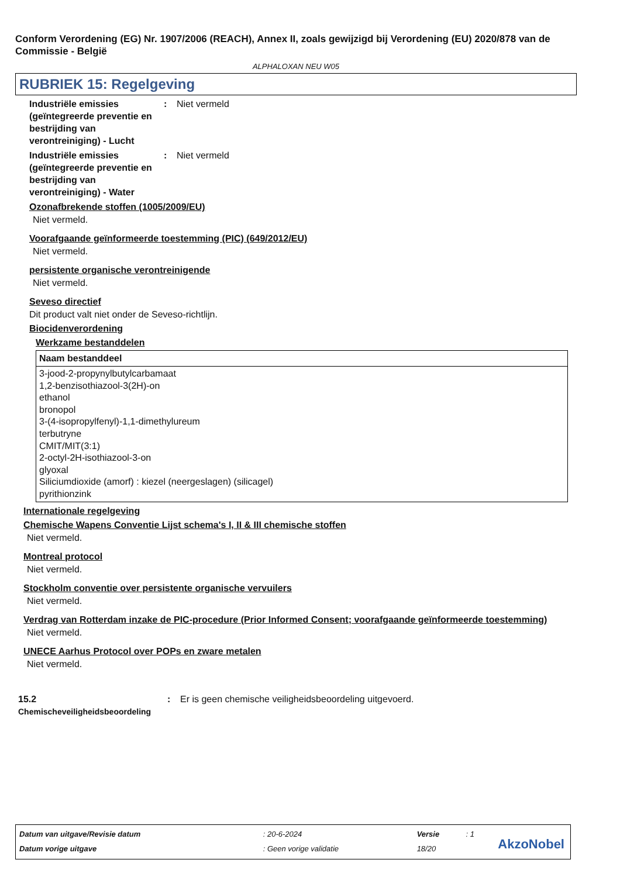Conform Verordening (EG) Nr. 1907/2006 (REACH), Annex II, zoals gewijzigd bij Verordening (EU) 2020/878 van de Commissie - België
ALPHALOXAN NEU W05
RUBRIEK 15: Regelgeving
Industriële emissies (geïntegreerde preventie en bestrijding van verontreiniging) - Lucht
: Niet vermeld
Industriële emissies (geïntegreerde preventie en bestrijding van verontreiniging) - Water
: Niet vermeld
Ozonafbrekende stoffen (1005/2009/EU)
Niet vermeld.
Voorafgaande geïnformeerde toestemming (PIC) (649/2012/EU)
Niet vermeld.
persistente organische verontreinigende
Niet vermeld.
Seveso directief
Dit product valt niet onder de Seveso-richtlijn.
Biocidenverordening
Werkzame bestanddelen
| Naam bestanddeel |
| --- |
| 3-jood-2-propynylbutylcarbamaat 1,2-benzisothiazool-3(2H)-on ethanol bronopol 3-(4-isopropylfenyl)-1,1-dimethylureum terbutryne CMIT/MIT(3:1) 2-octyl-2H-isothiazool-3-on glyoxal Siliciumdioxide (amorf) : kiezel (neergeslagen) (silicagel) pyrithionzink |
Internationale regelgeving
Chemische Wapens Conventie Lijst schema's I, II & III chemische stoffen
Niet vermeld.
Montreal protocol
Niet vermeld.
Stockholm conventie over persistente organische vervuilers
Niet vermeld.
Verdrag van Rotterdam inzake de PIC-procedure (Prior Informed Consent; voorafgaande geïnformeerde toestemming)
Niet vermeld.
UNECE Aarhus Protocol over POPs en zware metalen
Niet vermeld.
15.2
Chemischeveiligheidsbeoordeling
: Er is geen chemische veiligheidsbeoordeling uitgevoerd.
| Datum van uitgave/Revisie datum | : 20-6-2024 | Versie | : 1 |
| Datum vorige uitgave | : Geen vorige validatie | 18/20 | |
AkzoNobel